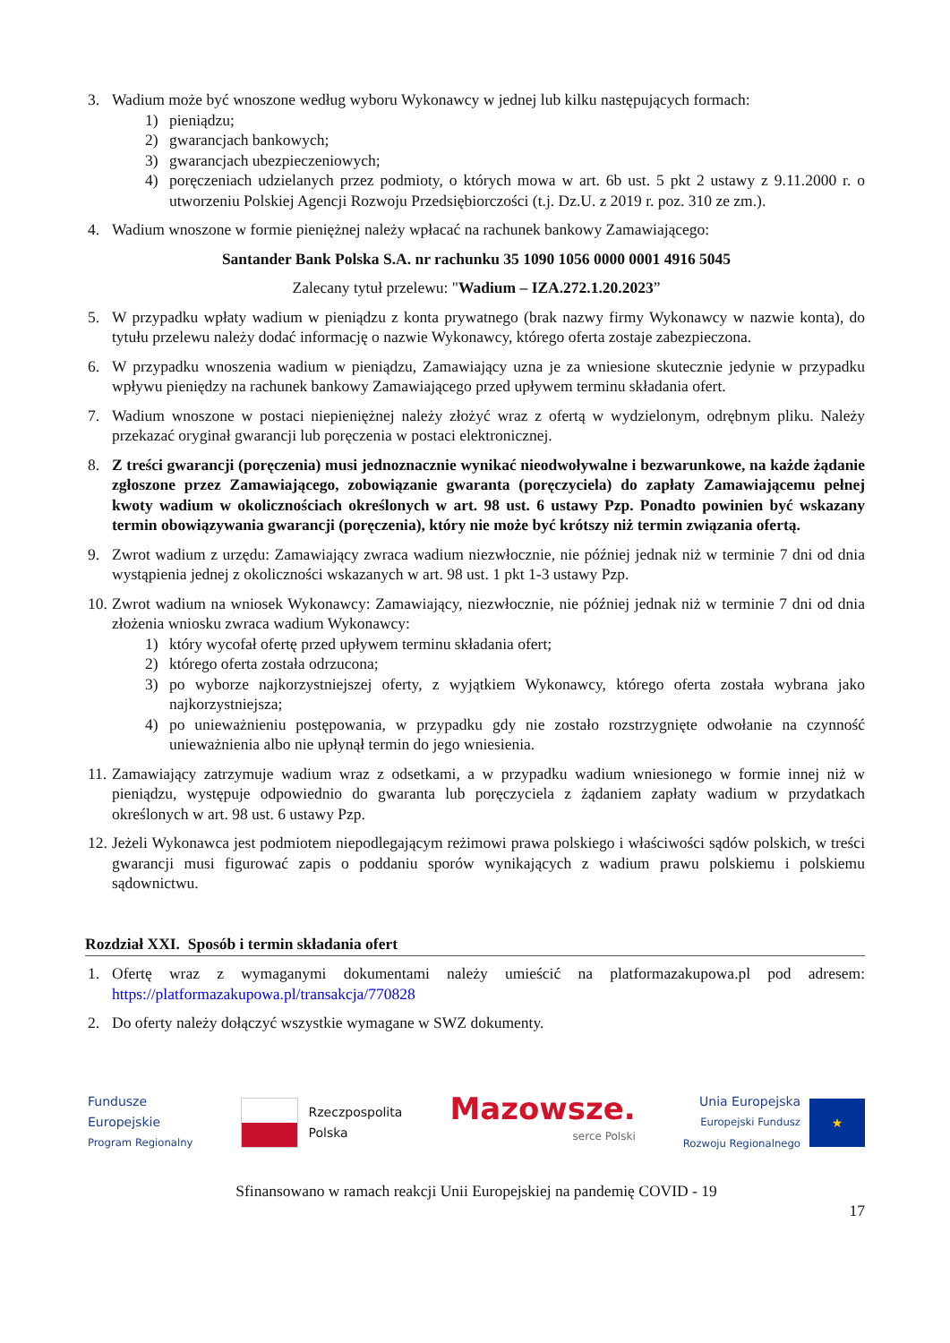3. Wadium może być wnoszone według wyboru Wykonawcy w jednej lub kilku następujących formach:
1) pieniądzu;
2) gwarancjach bankowych;
3) gwarancjach ubezpieczeniowych;
4) poręczeniach udzielanych przez podmioty, o których mowa w art. 6b ust. 5 pkt 2 ustawy z 9.11.2000 r. o utworzeniu Polskiej Agencji Rozwoju Przedsiębiorczości (t.j. Dz.U. z 2019 r. poz. 310 ze zm.).
4. Wadium wnoszone w formie pieniężnej należy wpłacać na rachunek bankowy Zamawiającego:
Santander Bank Polska S.A. nr rachunku 35 1090 1056 0000 0001 4916 5045
Zalecany tytuł przelewu: "Wadium – IZA.272.1.20.2023”
5. W przypadku wpłaty wadium w pieniądzu z konta prywatnego (brak nazwy firmy Wykonawcy w nazwie konta), do tytułu przelewu należy dodać informację o nazwie Wykonawcy, którego oferta zostaje zabezpieczona.
6. W przypadku wnoszenia wadium w pieniądzu, Zamawiający uzna je za wniesione skutecznie jedynie w przypadku wpływu pieniędzy na rachunek bankowy Zamawiającego przed upływem terminu składania ofert.
7. Wadium wnoszone w postaci niepieniężnej należy złożyć wraz z ofertą w wydzielonym, odrębnym pliku. Należy przekazać oryginał gwarancji lub poręczenia w postaci elektronicznej.
8. Z treści gwarancji (poręczenia) musi jednoznacznie wynikać nieodwoływalne i bezwarunkowe, na każde żądanie zgłoszone przez Zamawiającego, zobowiązanie gwaranta (poręczyciela) do zapłaty Zamawiającemu pełnej kwoty wadium w okolicznościach określonych w art. 98 ust. 6 ustawy Pzp. Ponadto powinien być wskazany termin obowiązywania gwarancji (poręczenia), który nie może być krótszy niż termin związania ofertą.
9. Zwrot wadium z urzędu: Zamawiający zwraca wadium niezwłocznie, nie później jednak niż w terminie 7 dni od dnia wystąpienia jednej z okoliczności wskazanych w art. 98 ust. 1 pkt 1-3 ustawy Pzp.
10.
Zwrot wadium na wniosek Wykonawcy: Zamawiający, niezwłocznie, nie później jednak niż w terminie 7 dni od dnia złożenia wniosku zwraca wadium Wykonawcy:
1) który wycofał ofertę przed upływem terminu składania ofert;
2) którego oferta została odrzucona;
3) po wyborze najkorzystniejszej oferty, z wyjątkiem Wykonawcy, którego oferta została wybrana jako najkorzystniejsza;
4) po unieważnieniu postępowania, w przypadku gdy nie zostało rozstrzygnięte odwołanie na czynność unieważnienia albo nie upłynął termin do jego wniesienia.
11.
Zamawiający zatrzymuje wadium wraz z odsetkami, a w przypadku wadium wniesionego w formie innej niż w pieniądzu, występuje odpowiednio do gwaranta lub poręczyciela z żądaniem zapłaty wadium w przydatkach określonych w art. 98 ust. 6 ustawy Pzp.
12.
Jeżeli Wykonawca jest podmiotem niepodlegającym reżimowi prawa polskiego i właściwości sądów polskich, w treści gwarancji musi figurować zapis o poddaniu sporów wynikających z wadium prawu polskiemu i polskiemu sądownictwu.
Rozdział XXI. Sposób i termin składania ofert
1. Ofertę wraz z wymaganymi dokumentami należy umieścić na platformazakupowa.pl pod adresem: https://platformazakupowa.pl/transakcja/770828
2. Do oferty należy dołączyć wszystkie wymagane w SWZ dokumenty.
Fundusze
Europejskie
Program Regionalny
Rzeczpospolita
Polska
Mazowsze.
serce Polski
Unia Europejska
Europejski Fundusz
Rozwoju Regionalnego
★
Sfinansowano w ramach reakcji Unii Europejskiej na pandemię COVID - 19
17